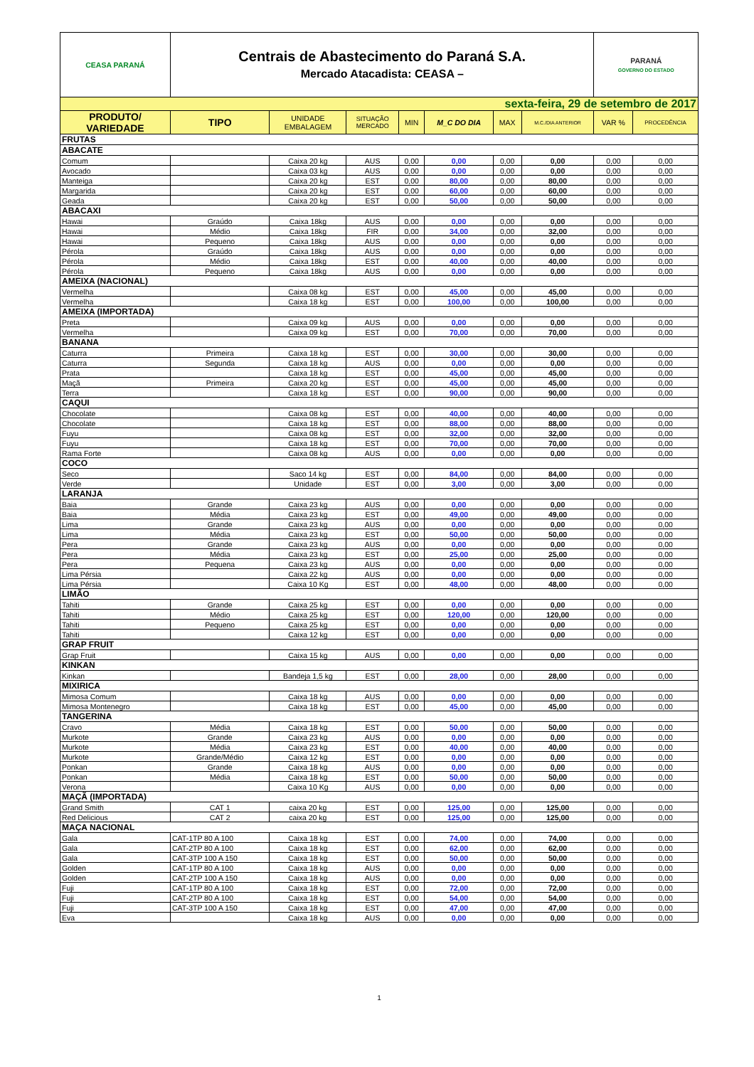| CEASA PARANÁ | Centrais de Abastecimento do Paraná S.A. Mercado Atacadista: CEASA – | | | | | | | PARANÁ GOVERNO DO ESTADO | |
| sexta-feira, 29 de setembro de 2017 | | | | | | | | | |
| PRODUTO/ VARIEDADE | TIPO | UNIDADE EMBALAGEM | SITUAÇÃO MERCADO | MIN | M_C DO DIA | MAX | M.C./DIA ANTERIOR | VAR % | PROCEDÊNCIA |
| FRUTAS | | | | | | | | | |
| ABACATE | | | | | | | | | |
| Comum | | Caixa 20 kg | AUS | 0,00 | 0,00 | 0,00 | 0,00 | 0,00 | 0,00 |
| Avocado | | Caixa 03 kg | AUS | 0,00 | 0,00 | 0,00 | 0,00 | 0,00 | 0,00 |
| Manteiga | | Caixa 20 kg | EST | 0,00 | 80,00 | 0,00 | 80,00 | 0,00 | 0,00 |
| Margarida | | Caixa 20 kg | EST | 0,00 | 60,00 | 0,00 | 60,00 | 0,00 | 0,00 |
| Geada | | Caixa 20 kg | EST | 0,00 | 50,00 | 0,00 | 50,00 | 0,00 | 0,00 |
| ABACAXI | | | | | | | | | |
| Hawai | Graúdo | Caixa 18kg | AUS | 0,00 | 0,00 | 0,00 | 0,00 | 0,00 | 0,00 |
| Hawai | Médio | Caixa 18kg | FIR | 0,00 | 34,00 | 0,00 | 32,00 | 0,00 | 0,00 |
| Hawai | Pequeno | Caixa 18kg | AUS | 0,00 | 0,00 | 0,00 | 0,00 | 0,00 | 0,00 |
| Pérola | Graúdo | Caixa 18kg | AUS | 0,00 | 0,00 | 0,00 | 0,00 | 0,00 | 0,00 |
| Pérola | Médio | Caixa 18kg | EST | 0,00 | 40,00 | 0,00 | 40,00 | 0,00 | 0,00 |
| Pérola | Pequeno | Caixa 18kg | AUS | 0,00 | 0,00 | 0,00 | 0,00 | 0,00 | 0,00 |
| AMEIXA (NACIONAL) | | | | | | | | | |
| Vermelha | | Caixa 08 kg | EST | 0,00 | 45,00 | 0,00 | 45,00 | 0,00 | 0,00 |
| Vermelha | | Caixa 18 kg | EST | 0,00 | 100,00 | 0,00 | 100,00 | 0,00 | 0,00 |
| AMEIXA (IMPORTADA) | | | | | | | | | |
| Preta | | Caixa 09 kg | AUS | 0,00 | 0,00 | 0,00 | 0,00 | 0,00 | 0,00 |
| Vermelha | | Caixa 09 kg | EST | 0,00 | 70,00 | 0,00 | 70,00 | 0,00 | 0,00 |
| BANANA | | | | | | | | | |
| Caturra | Primeira | Caixa 18 kg | EST | 0,00 | 30,00 | 0,00 | 30,00 | 0,00 | 0,00 |
| Caturra | Segunda | Caixa 18 kg | AUS | 0,00 | 0,00 | 0,00 | 0,00 | 0,00 | 0,00 |
| Prata | | Caixa 18 kg | EST | 0,00 | 45,00 | 0,00 | 45,00 | 0,00 | 0,00 |
| Maçã | Primeira | Caixa 20 kg | EST | 0,00 | 45,00 | 0,00 | 45,00 | 0,00 | 0,00 |
| Terra | | Caixa 18 kg | EST | 0,00 | 90,00 | 0,00 | 90,00 | 0,00 | 0,00 |
| CAQUI | | | | | | | | | |
| Chocolate | | Caixa 08 kg | EST | 0,00 | 40,00 | 0,00 | 40,00 | 0,00 | 0,00 |
| Chocolate | | Caixa 18 kg | EST | 0,00 | 88,00 | 0,00 | 88,00 | 0,00 | 0,00 |
| Fuyu | | Caixa 08 kg | EST | 0,00 | 32,00 | 0,00 | 32,00 | 0,00 | 0,00 |
| Fuyu | | Caixa 18 kg | EST | 0,00 | 70,00 | 0,00 | 70,00 | 0,00 | 0,00 |
| Rama Forte | | Caixa 08 kg | AUS | 0,00 | 0,00 | 0,00 | 0,00 | 0,00 | 0,00 |
| COCO | | | | | | | | | |
| Seco | | Saco 14 kg | EST | 0,00 | 84,00 | 0,00 | 84,00 | 0,00 | 0,00 |
| Verde | | Unidade | EST | 0,00 | 3,00 | 0,00 | 3,00 | 0,00 | 0,00 |
| LARANJA | | | | | | | | | |
| Baia | Grande | Caixa 23 kg | AUS | 0,00 | 0,00 | 0,00 | 0,00 | 0,00 | 0,00 |
| Baia | Média | Caixa 23 kg | EST | 0,00 | 49,00 | 0,00 | 49,00 | 0,00 | 0,00 |
| Lima | Grande | Caixa 23 kg | AUS | 0,00 | 0,00 | 0,00 | 0,00 | 0,00 | 0,00 |
| Lima | Média | Caixa 23 kg | EST | 0,00 | 50,00 | 0,00 | 50,00 | 0,00 | 0,00 |
| Pera | Grande | Caixa 23 kg | AUS | 0,00 | 0,00 | 0,00 | 0,00 | 0,00 | 0,00 |
| Pera | Média | Caixa 23 kg | EST | 0,00 | 25,00 | 0,00 | 25,00 | 0,00 | 0,00 |
| Pera | Pequena | Caixa 23 kg | AUS | 0,00 | 0,00 | 0,00 | 0,00 | 0,00 | 0,00 |
| Lima Pérsia | | Caixa 22 kg | AUS | 0,00 | 0,00 | 0,00 | 0,00 | 0,00 | 0,00 |
| Lima Pérsia | | Caixa 10 Kg | EST | 0,00 | 48,00 | 0,00 | 48,00 | 0,00 | 0,00 |
| LIMÃO | | | | | | | | | |
| Tahiti | Grande | Caixa 25 kg | EST | 0,00 | 0,00 | 0,00 | 0,00 | 0,00 | 0,00 |
| Tahiti | Médio | Caixa 25 kg | EST | 0,00 | 120,00 | 0,00 | 120,00 | 0,00 | 0,00 |
| Tahiti | Pequeno | Caixa 25 kg | EST | 0,00 | 0,00 | 0,00 | 0,00 | 0,00 | 0,00 |
| Tahiti | | Caixa 12 kg | EST | 0,00 | 0,00 | 0,00 | 0,00 | 0,00 | 0,00 |
| GRAP FRUIT | | | | | | | | | |
| Grap Fruit | | Caixa 15 kg | AUS | 0,00 | 0,00 | 0,00 | 0,00 | 0,00 | 0,00 |
| KINKAN | | | | | | | | | |
| Kinkan | | Bandeja 1,5 kg | EST | 0,00 | 28,00 | 0,00 | 28,00 | 0,00 | 0,00 |
| MIXIRICA | | | | | | | | | |
| Mimosa Comum | | Caixa 18 kg | AUS | 0,00 | 0,00 | 0,00 | 0,00 | 0,00 | 0,00 |
| Mimosa Montenegro | | Caixa 18 kg | EST | 0,00 | 45,00 | 0,00 | 45,00 | 0,00 | 0,00 |
| TANGERINA | | | | | | | | | |
| Cravo | Média | Caixa 18 kg | EST | 0,00 | 50,00 | 0,00 | 50,00 | 0,00 | 0,00 |
| Murkote | Grande | Caixa 23 kg | AUS | 0,00 | 0,00 | 0,00 | 0,00 | 0,00 | 0,00 |
| Murkote | Média | Caixa 23 kg | EST | 0,00 | 40,00 | 0,00 | 40,00 | 0,00 | 0,00 |
| Murkote | Grande/Médio | Caixa 12 kg | EST | 0,00 | 0,00 | 0,00 | 0,00 | 0,00 | 0,00 |
| Ponkan | Grande | Caixa 18 kg | AUS | 0,00 | 0,00 | 0,00 | 0,00 | 0,00 | 0,00 |
| Ponkan | Média | Caixa 18 kg | EST | 0,00 | 50,00 | 0,00 | 50,00 | 0,00 | 0,00 |
| Verona | | Caixa 10 Kg | AUS | 0,00 | 0,00 | 0,00 | 0,00 | 0,00 | 0,00 |
| MAÇÃ (IMPORTADA) | | | | | | | | | |
| Grand Smith | CAT 1 | caixa 20 kg | EST | 0,00 | 125,00 | 0,00 | 125,00 | 0,00 | 0,00 |
| Red Delicious | CAT 2 | caixa 20 kg | EST | 0,00 | 125,00 | 0,00 | 125,00 | 0,00 | 0,00 |
| MAÇA NACIONAL | | | | | | | | | |
| Gala | CAT-1TP 80 A 100 | Caixa 18 kg | EST | 0,00 | 74,00 | 0,00 | 74,00 | 0,00 | 0,00 |
| Gala | CAT-2TP 80 A 100 | Caixa 18 kg | EST | 0,00 | 62,00 | 0,00 | 62,00 | 0,00 | 0,00 |
| Gala | CAT-3TP 100 A 150 | Caixa 18 kg | EST | 0,00 | 50,00 | 0,00 | 50,00 | 0,00 | 0,00 |
| Golden | CAT-1TP 80 A 100 | Caixa 18 kg | AUS | 0,00 | 0,00 | 0,00 | 0,00 | 0,00 | 0,00 |
| Golden | CAT-2TP 100 A 150 | Caixa 18 kg | AUS | 0,00 | 0,00 | 0,00 | 0,00 | 0,00 | 0,00 |
| Fuji | CAT-1TP 80 A 100 | Caixa 18 kg | EST | 0,00 | 72,00 | 0,00 | 72,00 | 0,00 | 0,00 |
| Fuji | CAT-2TP 80 A 100 | Caixa 18 kg | EST | 0,00 | 54,00 | 0,00 | 54,00 | 0,00 | 0,00 |
| Fuji | CAT-3TP 100 A 150 | Caixa 18 kg | EST | 0,00 | 47,00 | 0,00 | 47,00 | 0,00 | 0,00 |
| Eva | | Caixa 18 kg | AUS | 0,00 | 0,00 | 0,00 | 0,00 | 0,00 | 0,00 |
1